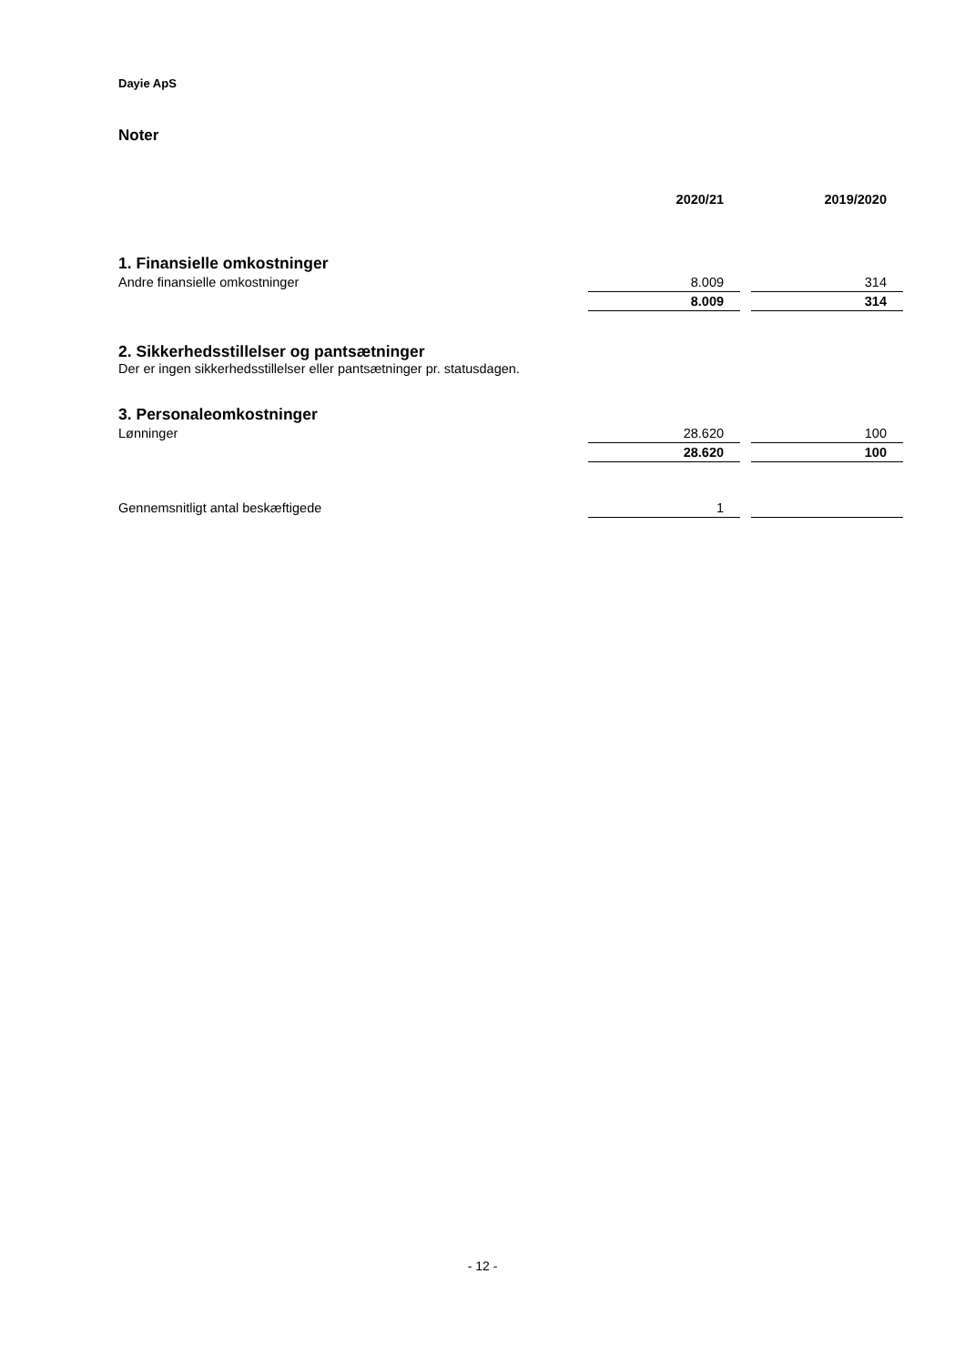Dayie ApS
Noter
| | 2020/21 | | 2019/2020 |
| --- | --- | --- | --- |
| 1. Finansielle omkostninger | | | |
| Andre finansielle omkostninger | 8.009 | | 314 |
| | 8.009 | | 314 |
| 2. Sikkerhedsstillelser og pantsætninger Der er ingen sikkerhedsstillelser eller pantsætninger pr. statusdagen. | | | |
| 3. Personaleomkostninger | | | |
| Lønninger | 28.620 | | 100 |
| | 28.620 | | 100 |
| Gennemsnitligt antal beskæftigede | 1 | | |
- 12 -